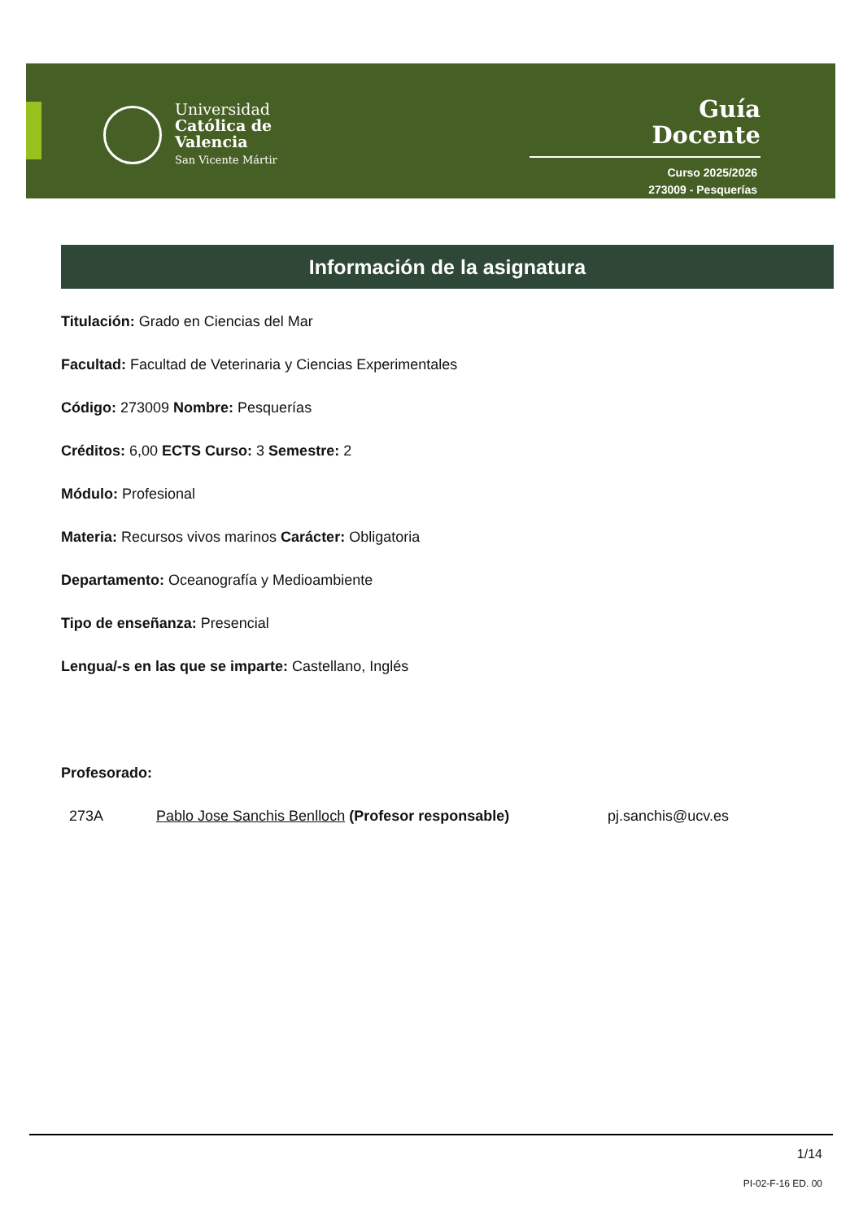Universidad
Católica de
Valencia
San Vicente Mártir
Guía
Docente
Curso 2025/2026
273009 - Pesquerías
Información de la asignatura
Titulación: Grado en Ciencias del Mar
Facultad: Facultad de Veterinaria y Ciencias Experimentales
Código: 273009 Nombre: Pesquerías
Créditos: 6,00 ECTS Curso: 3 Semestre: 2
Módulo: Profesional
Materia: Recursos vivos marinos Carácter: Obligatoria
Departamento: Oceanografía y Medioambiente
Tipo de enseñanza: Presencial
Lengua/-s en las que se imparte: Castellano, Inglés
Profesorado:
273A Pablo Jose Sanchis Benlloch (Profesor responsable) pj.sanchis@ucv.es
1/14
PI-02-F-16 ED. 00